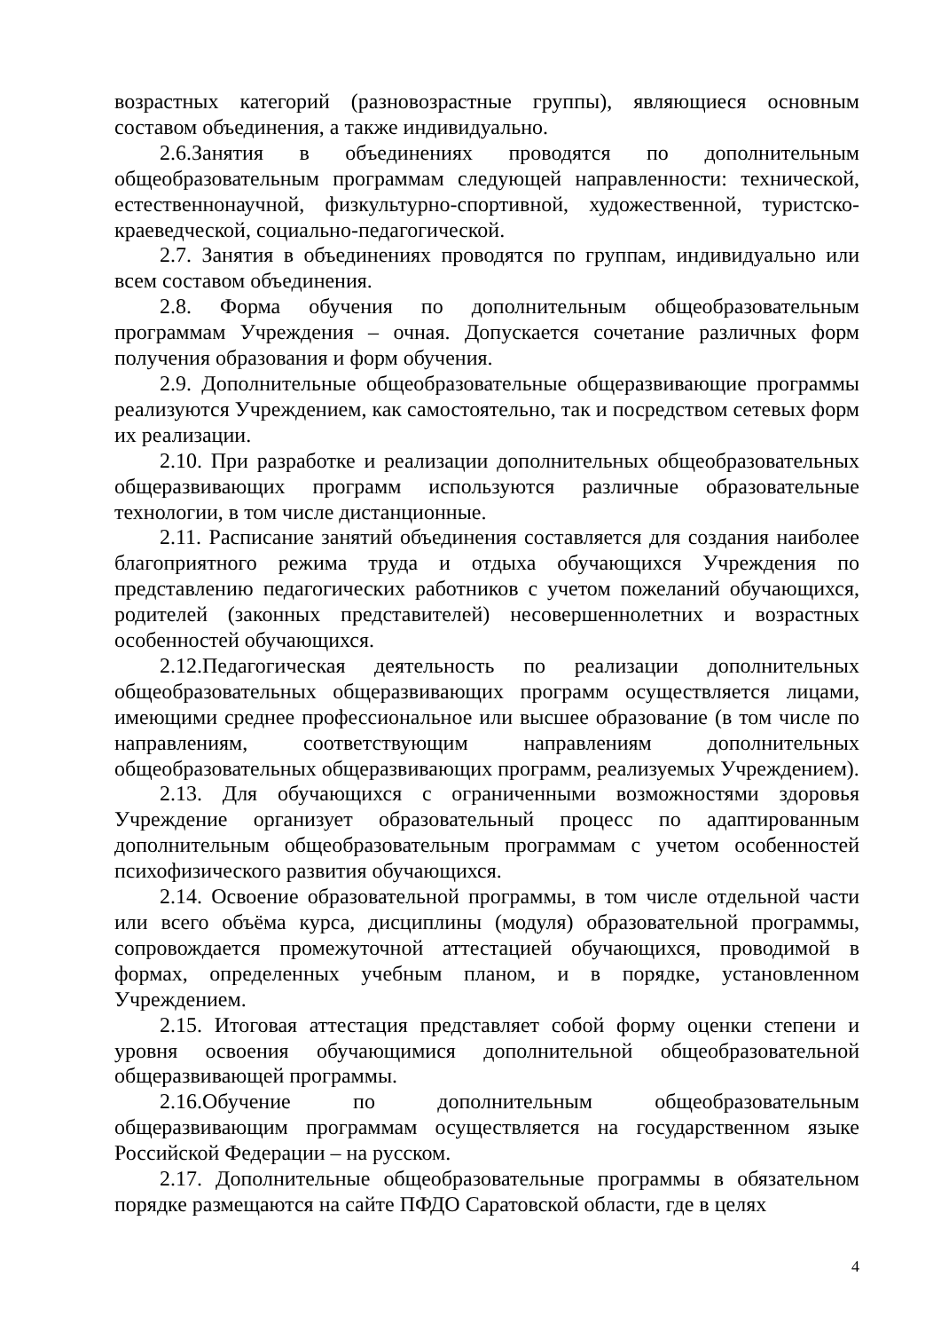возрастных категорий (разновозрастные группы), являющиеся основным составом объединения, а также индивидуально.
2.6.Занятия в объединениях проводятся по дополнительным общеобразовательным программам следующей направленности: технической, естественнонаучной, физкультурно-спортивной, художественной, туристско-краеведческой, социально-педагогической.
2.7. Занятия в объединениях проводятся по группам, индивидуально или всем составом объединения.
2.8. Форма обучения по дополнительным общеобразовательным программам Учреждения – очная. Допускается сочетание различных форм получения образования и форм обучения.
2.9. Дополнительные общеобразовательные общеразвивающие программы реализуются Учреждением, как самостоятельно, так и посредством сетевых форм их реализации.
2.10. При разработке и реализации дополнительных общеобразовательных общеразвивающих программ используются различные образовательные технологии, в том числе дистанционные.
2.11. Расписание занятий объединения составляется для создания наиболее благоприятного режима труда и отдыха обучающихся Учреждения по представлению педагогических работников с учетом пожеланий обучающихся, родителей (законных представителей) несовершеннолетних и возрастных особенностей обучающихся.
2.12.Педагогическая деятельность по реализации дополнительных общеобразовательных общеразвивающих программ осуществляется лицами, имеющими среднее профессиональное или высшее образование (в том числе по направлениям, соответствующим направлениям дополнительных общеобразовательных общеразвивающих программ, реализуемых Учреждением).
2.13. Для обучающихся с ограниченными возможностями здоровья Учреждение организует образовательный процесс по адаптированным дополнительным общеобразовательным программам с учетом особенностей психофизического развития обучающихся.
2.14. Освоение образовательной программы, в том числе отдельной части или всего объёма курса, дисциплины (модуля) образовательной программы, сопровождается промежуточной аттестацией обучающихся, проводимой в формах, определенных учебным планом, и в порядке, установленном Учреждением.
2.15. Итоговая аттестация представляет собой форму оценки степени и уровня освоения обучающимися дополнительной общеобразовательной общеразвивающей программы.
2.16.Обучение по дополнительным общеобразовательным общеразвивающим программам осуществляется на государственном языке Российской Федерации – на русском.
2.17. Дополнительные общеобразовательные программы в обязательном порядке размещаются на сайте ПФДО Саратовской области, где в целях
4